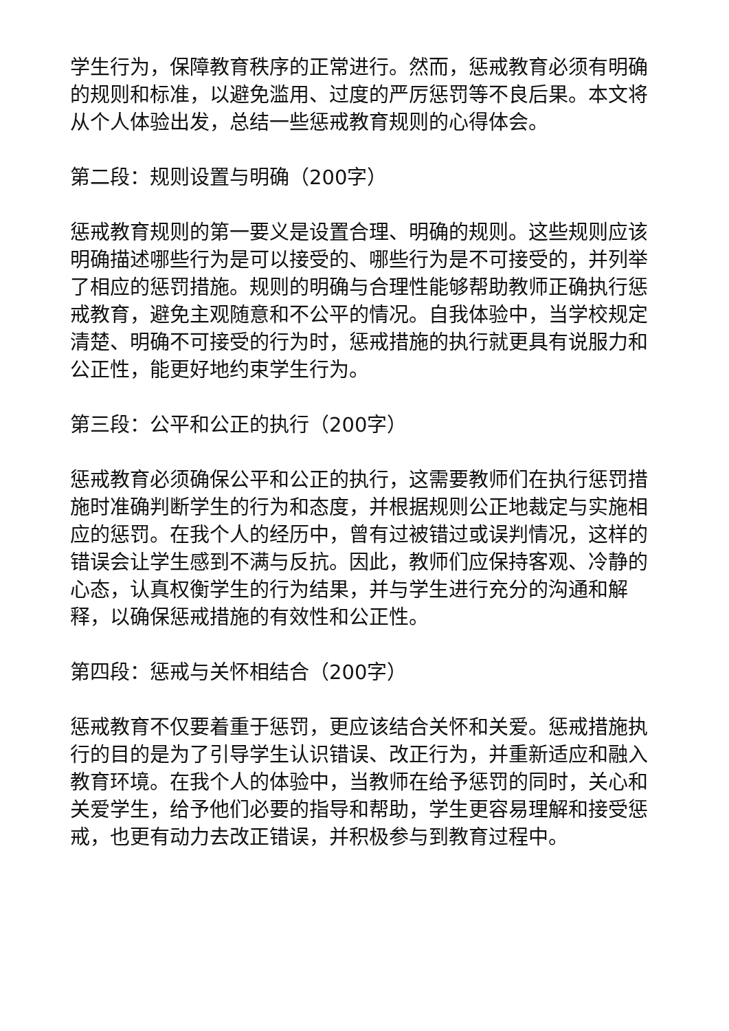学生行为，保障教育秩序的正常进行。然而，惩戒教育必须有明确的规则和标准，以避免滥用、过度的严厉惩罚等不良后果。本文将从个人体验出发，总结一些惩戒教育规则的心得体会。
第二段：规则设置与明确（200字）
惩戒教育规则的第一要义是设置合理、明确的规则。这些规则应该明确描述哪些行为是可以接受的、哪些行为是不可接受的，并列举了相应的惩罚措施。规则的明确与合理性能够帮助教师正确执行惩戒教育，避免主观随意和不公平的情况。自我体验中，当学校规定清楚、明确不可接受的行为时，惩戒措施的执行就更具有说服力和公正性，能更好地约束学生行为。
第三段：公平和公正的执行（200字）
惩戒教育必须确保公平和公正的执行，这需要教师们在执行惩罚措施时准确判断学生的行为和态度，并根据规则公正地裁定与实施相应的惩罚。在我个人的经历中，曾有过被错过或误判情况，这样的错误会让学生感到不满与反抗。因此，教师们应保持客观、冷静的心态，认真权衡学生的行为结果，并与学生进行充分的沟通和解释，以确保惩戒措施的有效性和公正性。
第四段：惩戒与关怀相结合（200字）
惩戒教育不仅要着重于惩罚，更应该结合关怀和关爱。惩戒措施执行的目的是为了引导学生认识错误、改正行为，并重新适应和融入教育环境。在我个人的体验中，当教师在给予惩罚的同时，关心和关爱学生，给予他们必要的指导和帮助，学生更容易理解和接受惩戒，也更有动力去改正错误，并积极参与到教育过程中。